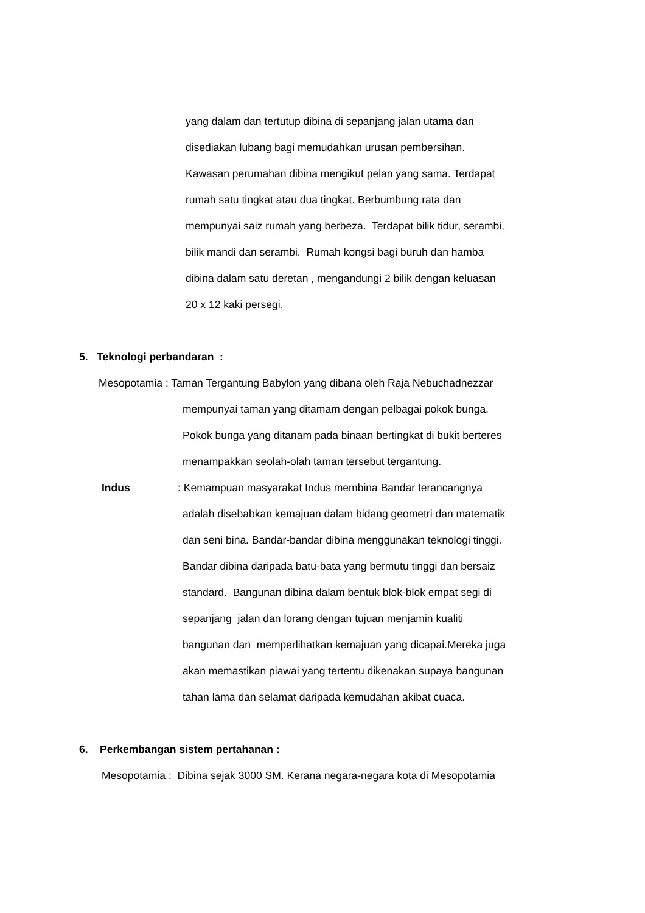yang dalam dan tertutup dibina di sepanjang jalan utama dan
disediakan lubang bagi memudahkan urusan pembersihan.
Kawasan perumahan dibina mengikut pelan yang sama. Terdapat
rumah satu tingkat atau dua tingkat. Berbumbung rata dan
mempunyai saiz rumah yang berbeza. Terdapat bilik tidur, serambi,
bilik mandi dan serambi. Rumah kongsi bagi buruh dan hamba
dibina dalam satu deretan , mengandungi 2 bilik dengan keluasan
20 x 12 kaki persegi.
5. Teknologi perbandaran :
Mesopotamia : Taman Tergantung Babylon yang dibana oleh Raja Nebuchadnezzar
mempunyai taman yang ditamam dengan pelbagai pokok bunga.
Pokok bunga yang ditanam pada binaan bertingkat di bukit berteres
menampakkan seolah-olah taman tersebut tergantung.
Indus: Kemampuan masyarakat Indus membina Bandar terancangnya
adalah disebabkan kemajuan dalam bidang geometri dan matematik
dan seni bina. Bandar-bandar dibina menggunakan teknologi tinggi.
Bandar dibina daripada batu-bata yang bermutu tinggi dan bersaiz
standard. Bangunan dibina dalam bentuk blok-blok empat segi di
sepanjang jalan dan lorang dengan tujuan menjamin kualiti
bangunan dan memperlihatkan kemajuan yang dicapai.Mereka juga
akan memastikan piawai yang tertentu dikenakan supaya bangunan
tahan lama dan selamat daripada kemudahan akibat cuaca.
6. Perkembangan sistem pertahanan :
Mesopotamia : Dibina sejak 3000 SM. Kerana negara-negara kota di Mesopotamia